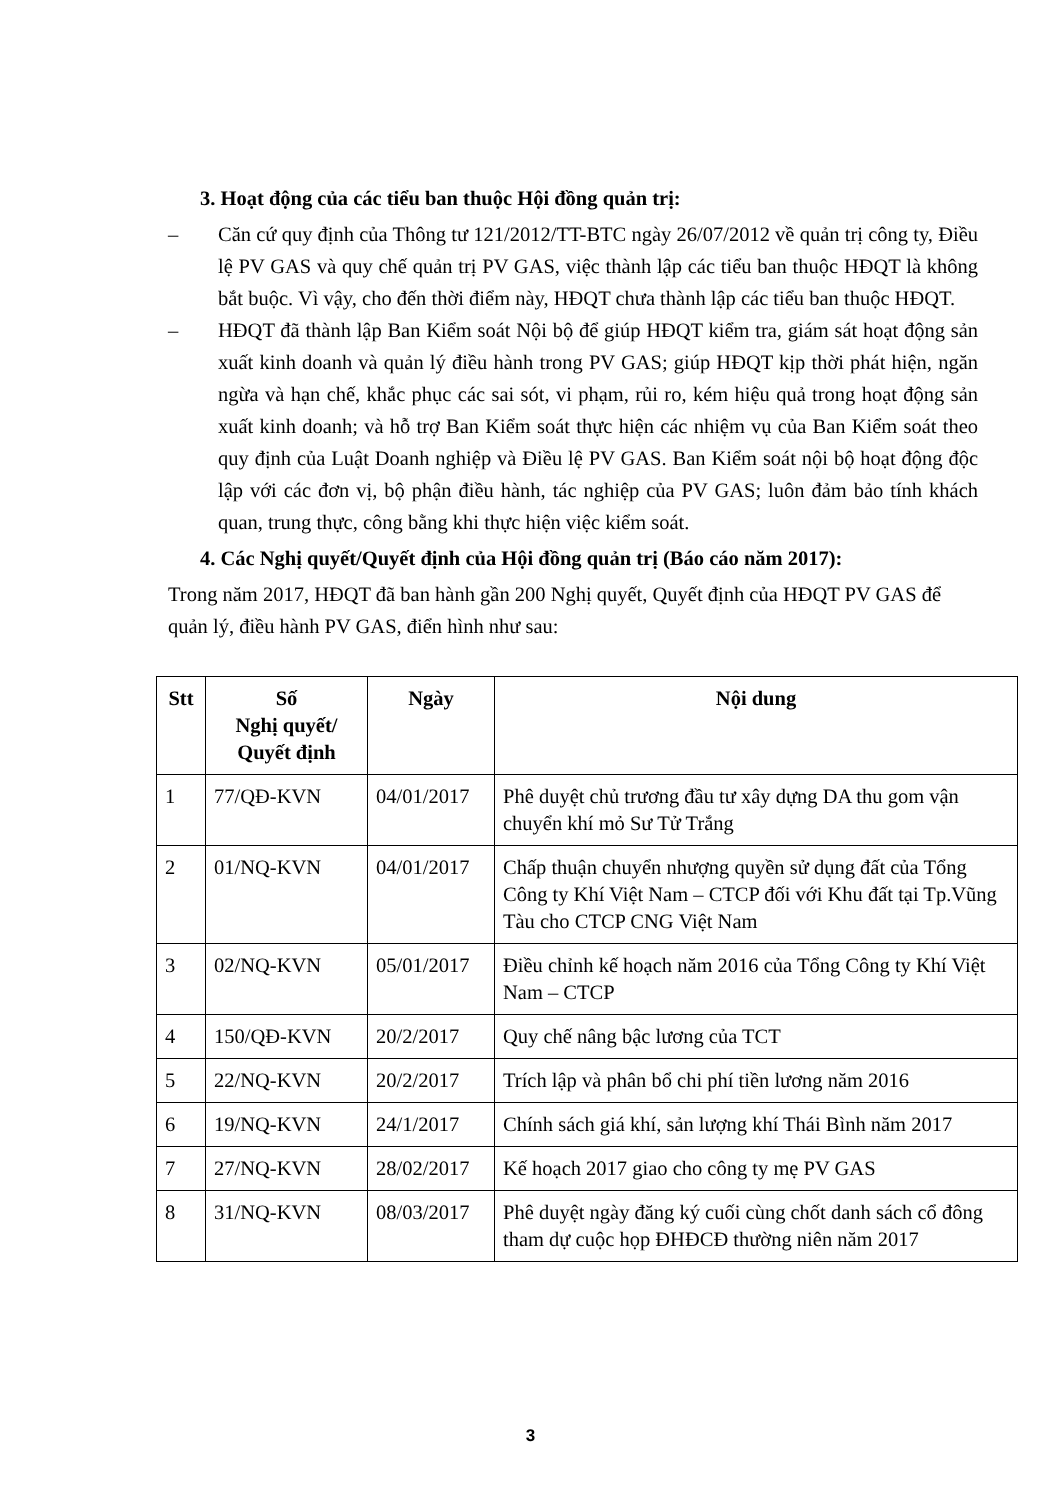3. Hoạt động của các tiểu ban thuộc Hội đồng quản trị:
– Căn cứ quy định của Thông tư 121/2012/TT-BTC ngày 26/07/2012 về quản trị công ty, Điều lệ PV GAS và quy chế quản trị PV GAS, việc thành lập các tiểu ban thuộc HĐQT là không bắt buộc. Vì vậy, cho đến thời điểm này, HĐQT chưa thành lập các tiểu ban thuộc HĐQT.
– HĐQT đã thành lập Ban Kiểm soát Nội bộ để giúp HĐQT kiểm tra, giám sát hoạt động sản xuất kinh doanh và quản lý điều hành trong PV GAS; giúp HĐQT kịp thời phát hiện, ngăn ngừa và hạn chế, khắc phục các sai sót, vi phạm, rủi ro, kém hiệu quả trong hoạt động sản xuất kinh doanh; và hỗ trợ Ban Kiểm soát thực hiện các nhiệm vụ của Ban Kiểm soát theo quy định của Luật Doanh nghiệp và Điều lệ PV GAS. Ban Kiểm soát nội bộ hoạt động độc lập với các đơn vị, bộ phận điều hành, tác nghiệp của PV GAS; luôn đảm bảo tính khách quan, trung thực, công bằng khi thực hiện việc kiểm soát.
4. Các Nghị quyết/Quyết định của Hội đồng quản trị (Báo cáo năm 2017):
Trong năm 2017, HĐQT đã ban hành gần 200 Nghị quyết, Quyết định của HĐQT PV GAS để quản lý, điều hành PV GAS, điển hình như sau:
| Stt | Số Nghị quyết/ Quyết định | Ngày | Nội dung |
| --- | --- | --- | --- |
| 1 | 77/QĐ-KVN | 04/01/2017 | Phê duyệt chủ trương đầu tư xây dựng DA thu gom vận chuyển khí mỏ Sư Tử Trắng |
| 2 | 01/NQ-KVN | 04/01/2017 | Chấp thuận chuyển nhượng quyền sử dụng đất của Tổng Công ty Khí Việt Nam – CTCP đối với Khu đất tại Tp.Vũng Tàu cho CTCP CNG Việt Nam |
| 3 | 02/NQ-KVN | 05/01/2017 | Điều chỉnh kế hoạch năm 2016 của Tổng Công ty Khí Việt Nam – CTCP |
| 4 | 150/QĐ-KVN | 20/2/2017 | Quy chế nâng bậc lương của TCT |
| 5 | 22/NQ-KVN | 20/2/2017 | Trích lập và phân bổ chi phí tiền lương năm 2016 |
| 6 | 19/NQ-KVN | 24/1/2017 | Chính sách giá khí, sản lượng khí Thái Bình năm 2017 |
| 7 | 27/NQ-KVN | 28/02/2017 | Kế hoạch 2017 giao cho công ty mẹ PV GAS |
| 8 | 31/NQ-KVN | 08/03/2017 | Phê duyệt ngày đăng ký cuối cùng chốt danh sách cổ đông tham dự cuộc họp ĐHĐCĐ thường niên năm 2017 |
3